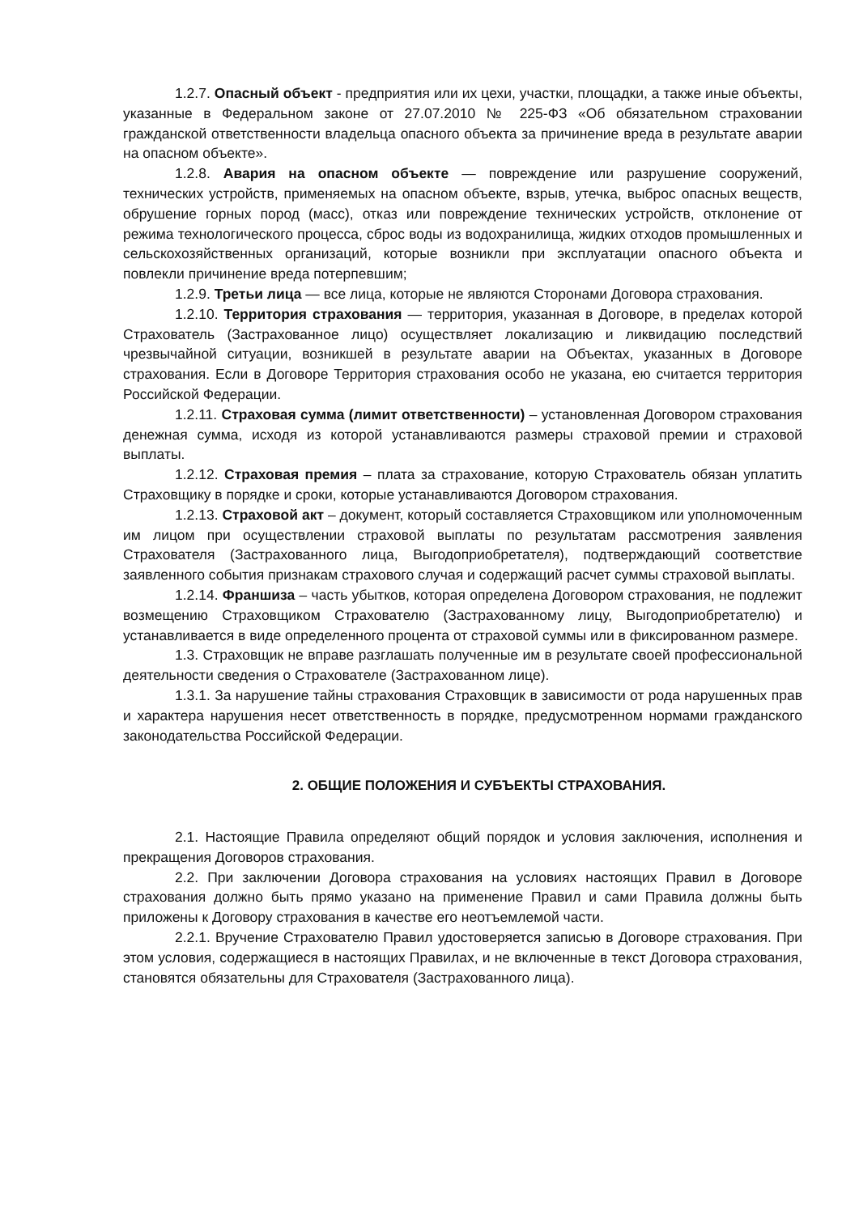1.2.7. Опасный объект - предприятия или их цехи, участки, площадки, а также иные объекты, указанные в Федеральном законе от 27.07.2010 № 225-ФЗ «Об обязательном страховании гражданской ответственности владельца опасного объекта за причинение вреда в результате аварии на опасном объекте».
1.2.8. Авария на опасном объекте — повреждение или разрушение сооружений, технических устройств, применяемых на опасном объекте, взрыв, утечка, выброс опасных веществ, обрушение горных пород (масс), отказ или повреждение технических устройств, отклонение от режима технологического процесса, сброс воды из водохранилища, жидких отходов промышленных и сельскохозяйственных организаций, которые возникли при эксплуатации опасного объекта и повлекли причинение вреда потерпевшим;
1.2.9. Третьи лица — все лица, которые не являются Сторонами Договора страхования.
1.2.10. Территория страхования — территория, указанная в Договоре, в пределах которой Страхователь (Застрахованное лицо) осуществляет локализацию и ликвидацию последствий чрезвычайной ситуации, возникшей в результате аварии на Объектах, указанных в Договоре страхования. Если в Договоре Территория страхования особо не указана, ею считается территория Российской Федерации.
1.2.11. Страховая сумма (лимит ответственности) – установленная Договором страхования денежная сумма, исходя из которой устанавливаются размеры страховой премии и страховой выплаты.
1.2.12. Страховая премия – плата за страхование, которую Страхователь обязан уплатить Страховщику в порядке и сроки, которые устанавливаются Договором страхования.
1.2.13. Страховой акт – документ, который составляется Страховщиком или уполномоченным им лицом при осуществлении страховой выплаты по результатам рассмотрения заявления Страхователя (Застрахованного лица, Выгодоприобретателя), подтверждающий соответствие заявленного события признакам страхового случая и содержащий расчет суммы страховой выплаты.
1.2.14. Франшиза – часть убытков, которая определена Договором страхования, не подлежит возмещению Страховщиком Страхователю (Застрахованному лицу, Выгодоприобретателю) и устанавливается в виде определенного процента от страховой суммы или в фиксированном размере.
1.3. Страховщик не вправе разглашать полученные им в результате своей профессиональной деятельности сведения о Страхователе (Застрахованном лице).
1.3.1. За нарушение тайны страхования Страховщик в зависимости от рода нарушенных прав и характера нарушения несет ответственность в порядке, предусмотренном нормами гражданского законодательства Российской Федерации.
2. ОБЩИЕ ПОЛОЖЕНИЯ И СУБЪЕКТЫ СТРАХОВАНИЯ.
2.1. Настоящие Правила определяют общий порядок и условия заключения, исполнения и прекращения Договоров страхования.
2.2. При заключении Договора страхования на условиях настоящих Правил в Договоре страхования должно быть прямо указано на применение Правил и сами Правила должны быть приложены к Договору страхования в качестве его неотъемлемой части.
2.2.1. Вручение Страхователю Правил удостоверяется записью в Договоре страхования. При этом условия, содержащиеся в настоящих Правилах, и не включенные в текст Договора страхования, становятся обязательны для Страхователя (Застрахованного лица).